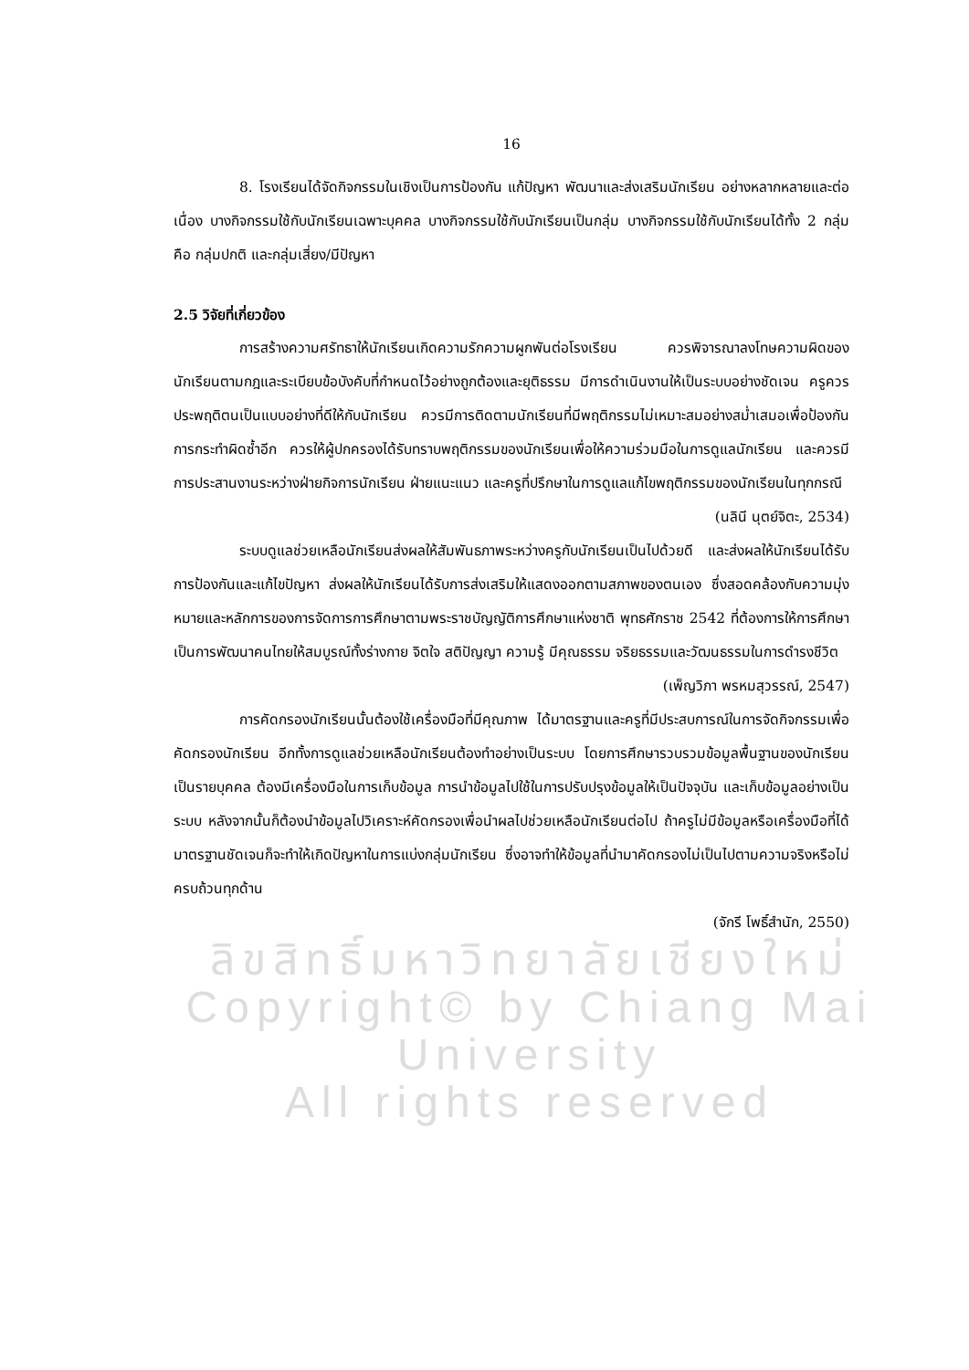16
8. โรงเรียนได้จัดกิจกรรมในเชิงเป็นการป้องกัน แก้ปัญหา พัฒนาและส่งเสริมนักเรียน อย่างหลากหลายและต่อเนื่อง บางกิจกรรมใช้กับนักเรียนเฉพาะบุคคล บางกิจกรรมใช้กับนักเรียนเป็นกลุ่ม บางกิจกรรมใช้กับนักเรียนได้ทั้ง 2 กลุ่ม คือ กลุ่มปกติ และกลุ่มเสี่ยง/มีปัญหา
2.5 วิจัยที่เกี่ยวข้อง
การสร้างความศรัทธาให้นักเรียนเกิดความรักความผูกพันต่อโรงเรียน ควรพิจารณาลงโทษความผิดของนักเรียนตามกฎและระเบียบข้อบังคับที่กำหนดไว้อย่างถูกต้องและยุติธรรม มีการดำเนินงานให้เป็นระบบอย่างชัดเจน ครูควรประพฤติตนเป็นแบบอย่างที่ดีให้กับนักเรียน ควรมีการติดตามนักเรียนที่มีพฤติกรรมไม่เหมาะสมอย่างสม่ำเสมอเพื่อป้องกันการกระทำผิดซ้ำอีก ควรให้ผู้ปกครองได้รับทราบพฤติกรรมของนักเรียนเพื่อให้ความร่วมมือในการดูแลนักเรียน และควรมีการประสานงานระหว่างฝ่ายกิจการนักเรียน ฝ่ายแนะแนว และครูที่ปรึกษาในการดูแลแก้ไขพฤติกรรมของนักเรียนในทุกกรณี
(นลินี นุตย์จิตะ, 2534)
ระบบดูแลช่วยเหลือนักเรียนส่งผลให้สัมพันธภาพระหว่างครูกับนักเรียนเป็นไปด้วยดี และส่งผลให้นักเรียนได้รับการป้องกันและแก้ไขปัญหา ส่งผลให้นักเรียนได้รับการส่งเสริมให้แสดงออกตามสภาพของตนเอง ซึ่งสอดคล้องกับความมุ่งหมายและหลักการของการจัดการการศึกษาตามพระราชบัญญัติการศึกษาแห่งชาติ พุทธศักราช 2542 ที่ต้องการให้การศึกษาเป็นการพัฒนาคนไทยให้สมบูรณ์ทั้งร่างกาย จิตใจ สติปัญญา ความรู้ มีคุณธรรม จริยธรรมและวัฒนธรรมในการดำรงชีวิต
(เพ็ญวิภา พรหมสุวรรณ์, 2547)
การคัดกรองนักเรียนนั้นต้องใช้เครื่องมือที่มีคุณภาพ ได้มาตรฐานและครูที่มีประสบการณ์ในการจัดกิจกรรมเพื่อคัดกรองนักเรียน อีกทั้งการดูแลช่วยเหลือนักเรียนต้องทำอย่างเป็นระบบ โดยการศึกษารวบรวมข้อมูลพื้นฐานของนักเรียนเป็นรายบุคคล ต้องมีเครื่องมือในการเก็บข้อมูล การนำข้อมูลไปใช้ในการปรับปรุงข้อมูลให้เป็นปัจจุบัน และเก็บข้อมูลอย่างเป็นระบบ หลังจากนั้นก็ต้องนำข้อมูลไปวิเคราะห์คัดกรองเพื่อนำผลไปช่วยเหลือนักเรียนต่อไป ถ้าครูไม่มีข้อมูลหรือเครื่องมือที่ได้มาตรฐานชัดเจนก็จะทำให้เกิดปัญหาในการแบ่งกลุ่มนักเรียน ซึ่งอาจทำให้ข้อมูลที่นำมาคัดกรองไม่เป็นไปตามความจริงหรือไม่ครบถ้วนทุกด้าน
(จักรี โพธิ์สำนัก, 2550)
ลิขสิทธิ์มหาวิทยาลัยเชียงใหม่
Copyright© by Chiang Mai University
All rights reserved